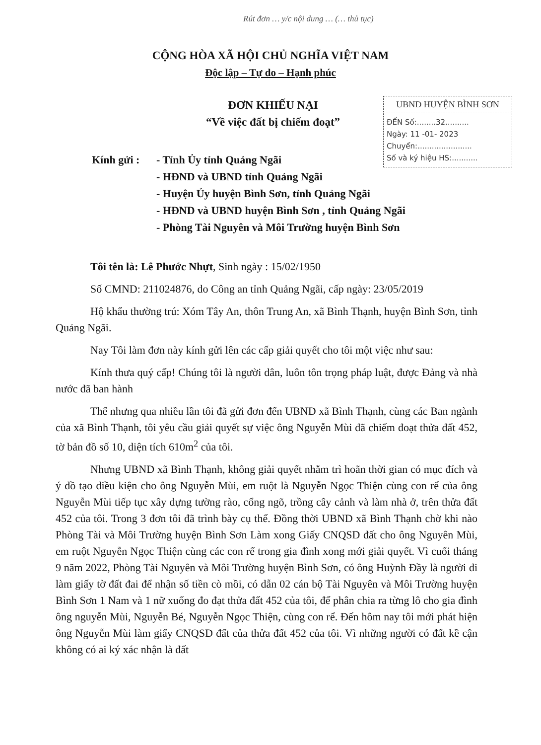Rút đơn … y/c nội dung … (… thủ tục)
CỘNG HÒA XÃ HỘI CHỦ NGHĨA VIỆT NAM
Độc lập – Tự do – Hạnh phúc
ĐƠN KHIẾU NẠI
“Về việc đất bị chiếm đoạt”
UBND HUYỆN BÌNH SƠN
ĐẾN Số:........32..........
Ngày: 11 -01- 2023
Chuyển:.......................
Số và ký hiệu HS:...........
Kính gửi :
- Tỉnh Ủy tỉnh Quảng Ngãi
- HĐND và UBND tỉnh Quảng Ngãi
- Huyện Ủy huyện Bình Sơn, tỉnh Quảng Ngãi
- HĐND và UBND huyện Bình Sơn , tỉnh Quảng Ngãi
- Phòng Tài Nguyên và Môi Trường huyện Bình Sơn
Tôi tên là: Lê Phước Nhựt, Sinh ngày : 15/02/1950
Số CMND: 211024876, do Công an tỉnh Quảng Ngãi, cấp ngày: 23/05/2019
Hộ khẩu thường trú: Xóm Tây An, thôn Trung An, xã Bình Thạnh, huyện Bình Sơn, tỉnh Quảng Ngãi.
Nay Tôi làm đơn này kính gửi lên các cấp giải quyết cho tôi một việc như sau:
Kính thưa quý cấp! Chúng tôi là người dân, luôn tôn trọng pháp luật, được Đảng và nhà nước đã ban hành
Thế nhưng qua nhiều lần tôi đã gửi đơn đến UBND xã Bình Thạnh, cùng các Ban ngành của xã Bình Thạnh, tôi yêu cầu giải quyết sự việc ông Nguyễn Mùi đã chiếm đoạt thửa đất 452, tờ bản đồ số 10, diện tích 610m<sup>2</sup> của tôi.
Nhưng UBND xã Bình Thạnh, không giải quyết nhằm trì hoãn thời gian có mục đích và ý đồ tạo điều kiện cho ông Nguyễn Mùi, em ruột là Nguyễn Ngọc Thiện cùng con rể của ông Nguyễn Mùi tiếp tục xây dựng tường rào, cổng ngõ, trồng cây cảnh và làm nhà ở, trên thửa đất 452 của tôi. Trong 3 đơn tôi đã trình bày cụ thể. Đồng thời UBND xã Bình Thạnh chờ khi nào Phòng Tài và Môi Trường huyện Bình Sơn Làm xong Giấy CNQSD đất cho ông Nguyên Mùi, em ruột Nguyễn Ngọc Thiện cùng các con rể trong gia đình xong mới giải quyết. Vì cuối tháng 9 năm 2022, Phòng Tài Nguyên và Môi Trường huyện Bình Sơn, có ông Huỳnh Đầy là người đi làm giấy tờ đất đai để nhận số tiền cò mồi, có dẫn 02 cán bộ Tài Nguyên và Môi Trường huyện Bình Sơn 1 Nam và 1 nữ xuống đo đạt thửa đất 452 của tôi, để phân chia ra từng lô cho gia đình ông nguyễn Mùi, Nguyễn Bé, Nguyễn Ngọc Thiện, cùng con rể. Đến hôm nay tôi mới phát hiện ông Nguyễn Mùi làm giấy CNQSD đất của thửa đất 452 của tôi. Vì những người có đất kề cận không có ai ký xác nhận là đất